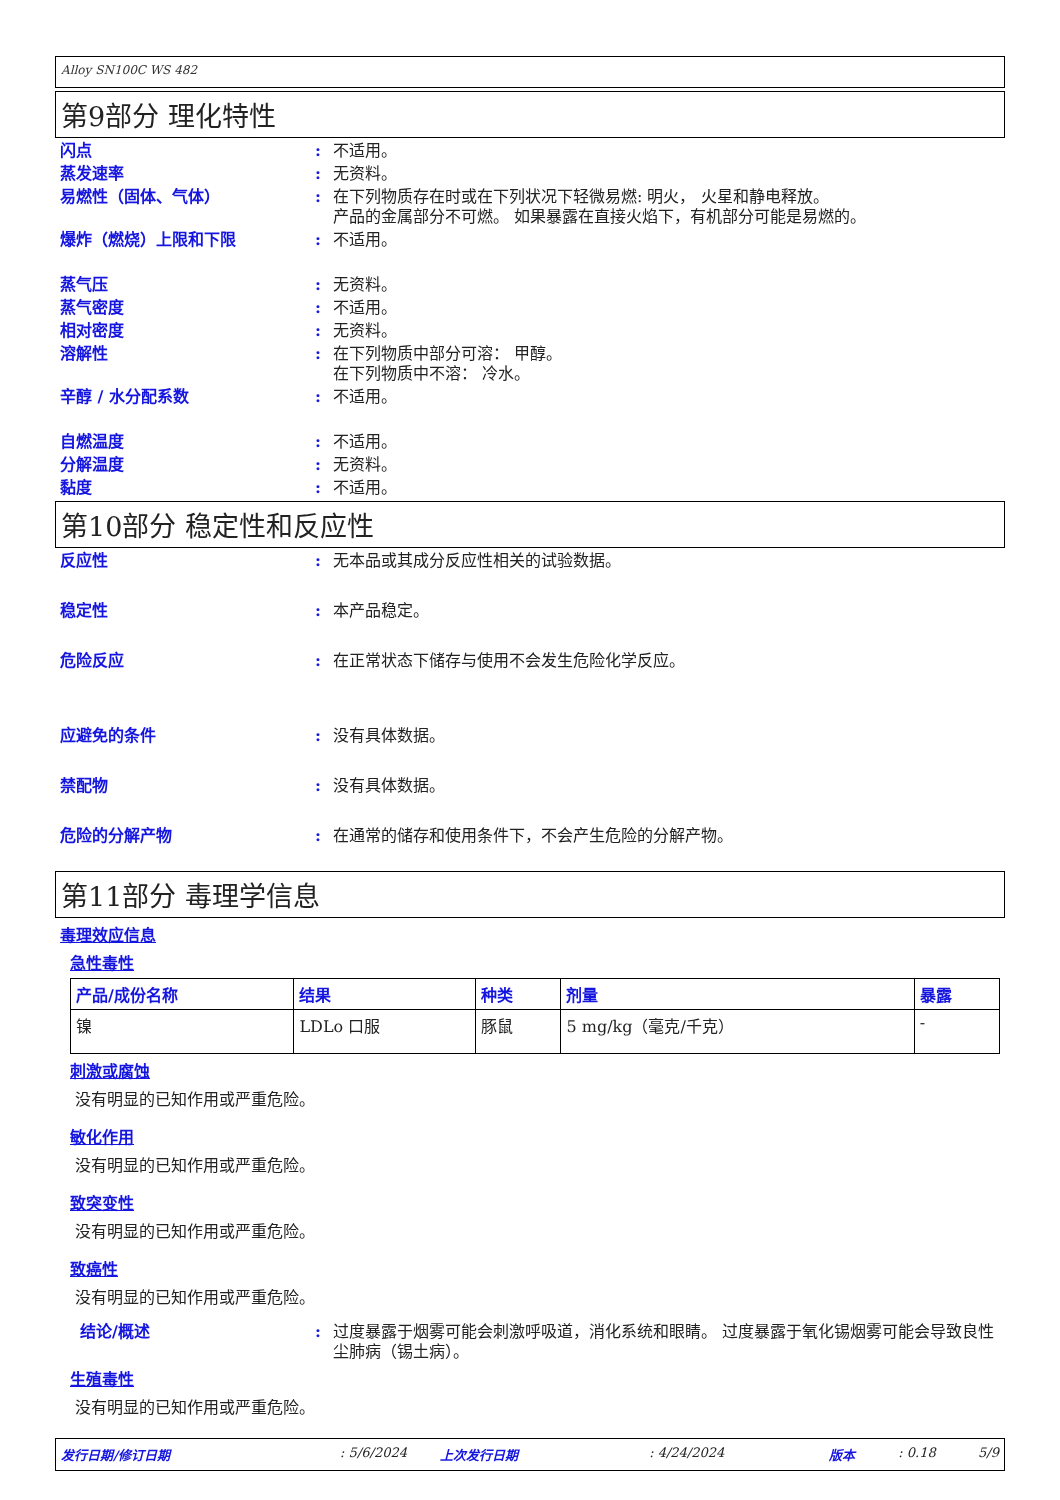Alloy SN100C WS 482
第9部分 理化特性
闪点 : 不适用。
蒸发速率 : 无资料。
易燃性（固体、气体） : 在下列物质存在时或在下列状况下轻微易燃: 明火， 火星和静电释放。
产品的金属部分不可燃。 如果暴露在直接火焰下，有机部分可能是易燃的。
爆炸（燃烧）上限和下限 : 不适用。
蒸气压 : 无资料。
蒸气密度 : 不适用。
相对密度 : 无资料。
溶解性 : 在下列物质中部分可溶： 甲醇。
在下列物质中不溶： 冷水。
辛醇 / 水分配系数 : 不适用。
自燃温度 : 不适用。
分解温度 : 无资料。
黏度 : 不适用。
第10部分 稳定性和反应性
反应性 : 无本品或其成分反应性相关的试验数据。
稳定性 : 本产品稳定。
危险反应 : 在正常状态下储存与使用不会发生危险化学反应。
应避免的条件 : 没有具体数据。
禁配物 : 没有具体数据。
危险的分解产物 : 在通常的储存和使用条件下，不会产生危险的分解产物。
第11部分 毒理学信息
毒理效应信息
急性毒性
| 产品/成份名称 | 结果 | 种类 | 剂量 | 暴露 |
| --- | --- | --- | --- | --- |
| 镍 | LDLo 口服 | 豚鼠 | 5 mg/kg（毫克/千克） | - |
刺激或腐蚀
没有明显的已知作用或严重危险。
敏化作用
没有明显的已知作用或严重危险。
致突变性
没有明显的已知作用或严重危险。
致癌性
没有明显的已知作用或严重危险。
结论/概述 : 过度暴露于烟雾可能会刺激呼吸道，消化系统和眼睛。 过度暴露于氧化锡烟雾可能会导致良性尘肺病（锡土病）。
生殖毒性
没有明显的已知作用或严重危险。
发行日期/修订日期: 5/6/2024 上次发行日期: 4/24/2024 版本: 0.18 5/9